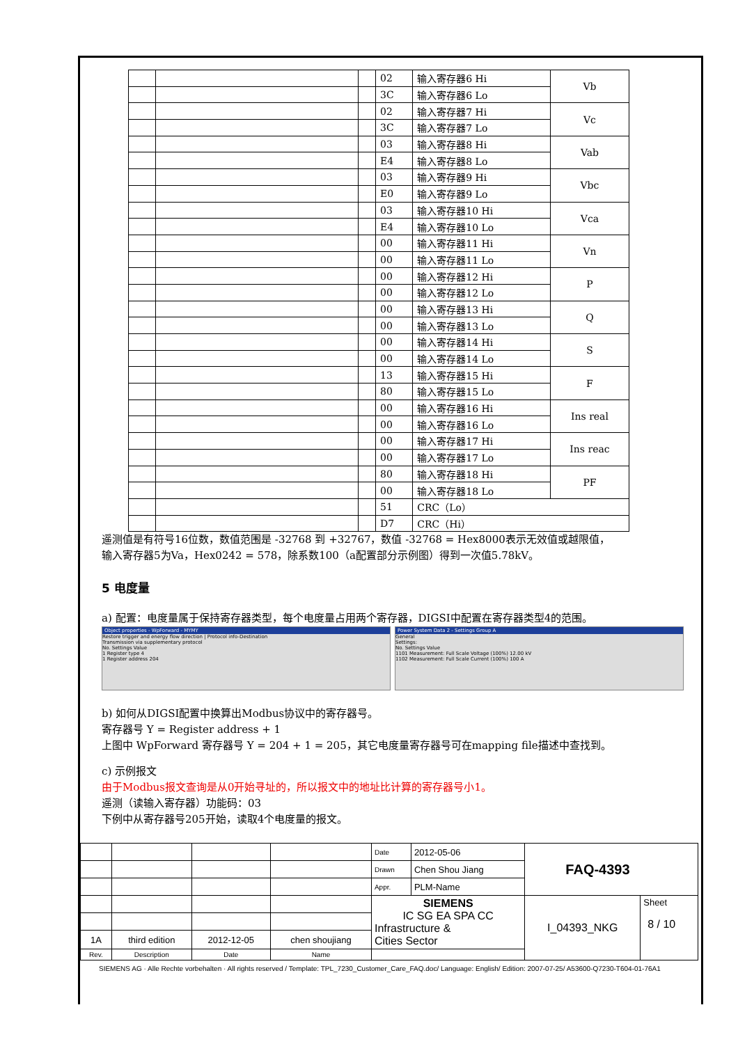| | | | 02 | 输入寄存器6 Hi | Vb |
| | | | 3C | 输入寄存器6 Lo | |
| | | | 02 | 输入寄存器7 Hi | Vc |
| | | | 3C | 输入寄存器7 Lo | |
| | | | 03 | 输入寄存器8 Hi | Vab |
| | | | E4 | 输入寄存器8 Lo | |
| | | | 03 | 输入寄存器9 Hi | Vbc |
| | | | E0 | 输入寄存器9 Lo | |
| | | | 03 | 输入寄存器10 Hi | Vca |
| | | | E4 | 输入寄存器10 Lo | |
| | | | 00 | 输入寄存器11 Hi | Vn |
| | | | 00 | 输入寄存器11 Lo | |
| | | | 00 | 输入寄存器12 Hi | P |
| | | | 00 | 输入寄存器12 Lo | |
| | | | 00 | 输入寄存器13 Hi | Q |
| | | | 00 | 输入寄存器13 Lo | |
| | | | 00 | 输入寄存器14 Hi | S |
| | | | 00 | 输入寄存器14 Lo | |
| | | | 13 | 输入寄存器15 Hi | F |
| | | | 80 | 输入寄存器15 Lo | |
| | | | 00 | 输入寄存器16 Hi | Ins real |
| | | | 00 | 输入寄存器16 Lo | |
| | | | 00 | 输入寄存器17 Hi | Ins reac |
| | | | 00 | 输入寄存器17 Lo | |
| | | | 80 | 输入寄存器18 Hi | PF |
| | | | 00 | 输入寄存器18 Lo | |
| | | | 51 | CRC（Lo） | |
| | | | D7 | CRC（Hi） | |
遥测值是有符号16位数，数值范围是 -32768 到 +32767，数值 -32768 = Hex8000表示无效值或越限值，
输入寄存器5为Va，Hex0242 = 578，除系数100（a配置部分示例图）得到一次值5.78kV。
5 电度量
a) 配置：电度量属于保持寄存器类型，每个电度量占用两个寄存器，DIGSI中配置在寄存器类型4的范围。
Object properties - WpForward - MYMY
Restore trigger and energy flow direction | Protocol info-Destination
Transmission via supplementary protocol
No. Settings Value
1 Register type 4
1 Register address 204
Power System Data 2 - Settings Group A
General
Settings:
No. Settings Value
1101 Measurement: Full Scale Voltage (100%) 12.00 kV
1102 Measurement: Full Scale Current (100%) 100 A
b) 如何从DIGSI配置中换算出Modbus协议中的寄存器号。
寄存器号 Y = Register address + 1
上图中 WpForward 寄存器号 Y = 204 + 1 = 205，其它电度量寄存器号可在mapping file描述中查找到。
c) 示例报文
由于Modbus报文查询是从0开始寻址的，所以报文中的地址比计算的寄存器号小1。
遥测（读输入寄存器）功能码：03
下例中从寄存器号205开始，读取4个电度量的报文。
| | | | | Date | 2012-05-06 | FAQ-4393 | |
| | | | | Drawn | Chen Shou Jiang | | |
| | | | | Appr. | PLM-Name | | |
| | | | | SIEMENS IC SG EA SPA CC Infrastructure & Cities Sector | | I_04393_NKG | Sheet 8 / 10 |
| 1A | third edition | 2012-12-05 | chen shoujiang | | | | |
| Rev. | Description | Date | Name | | | | |
SIEMENS AG · Alle Rechte vorbehalten · All rights reserved / Template: TPL_7230_Customer_Care_FAQ.doc/ Language: English/ Edition: 2007-07-25/ A53600-Q7230-T604-01-76A1